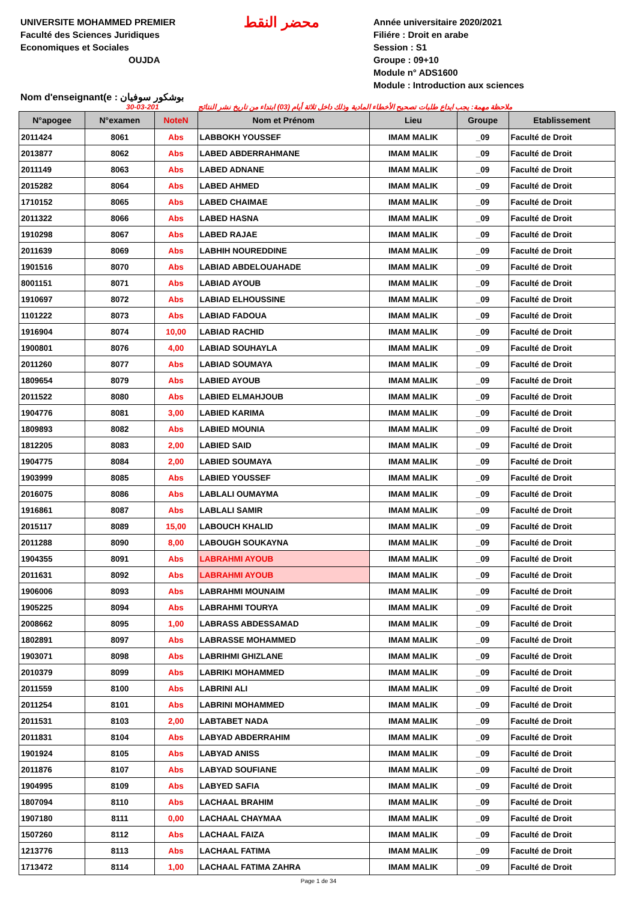UNIVERSITE MOHAMMED PREMIER
Faculté des Sciences Juridiques
Economiques et Sociales
OUJDA
محضر النقط
Année universitaire 2020/2021
Filiére : Droit en arabe
Session : S1
Groupe : 09+10
Module n° ADS1600
Module : Introduction aux sciences
Nom d'enseignant(e : بوشكور سوفيان
30-03-201 ملاحظة مهمة: يجب ايداع طلبات تصحيح الأخطاء المادية وذلك داخل ثلاثة أيام (03) ابتداء من تاريخ نشر النتائج
| N°apogee | N°examen | NoteN | Nom et Prénom | Lieu | Groupe | Etablissement |
| --- | --- | --- | --- | --- | --- | --- |
| 2011424 | 8061 | Abs | LABBOKH YOUSSEF | IMAM MALIK | _09 | Faculté de Droit |
| 2013877 | 8062 | Abs | LABED ABDERRAHMANE | IMAM MALIK | _09 | Faculté de Droit |
| 2011149 | 8063 | Abs | LABED ADNANE | IMAM MALIK | _09 | Faculté de Droit |
| 2015282 | 8064 | Abs | LABED AHMED | IMAM MALIK | _09 | Faculté de Droit |
| 1710152 | 8065 | Abs | LABED CHAIMAE | IMAM MALIK | _09 | Faculté de Droit |
| 2011322 | 8066 | Abs | LABED HASNA | IMAM MALIK | _09 | Faculté de Droit |
| 1910298 | 8067 | Abs | LABED RAJAE | IMAM MALIK | _09 | Faculté de Droit |
| 2011639 | 8069 | Abs | LABHIH NOUREDDINE | IMAM MALIK | _09 | Faculté de Droit |
| 1901516 | 8070 | Abs | LABIAD ABDELOUAHADE | IMAM MALIK | _09 | Faculté de Droit |
| 8001151 | 8071 | Abs | LABIAD AYOUB | IMAM MALIK | _09 | Faculté de Droit |
| 1910697 | 8072 | Abs | LABIAD ELHOUSSINE | IMAM MALIK | _09 | Faculté de Droit |
| 1101222 | 8073 | Abs | LABIAD FADOUA | IMAM MALIK | _09 | Faculté de Droit |
| 1916904 | 8074 | 10,00 | LABIAD RACHID | IMAM MALIK | _09 | Faculté de Droit |
| 1900801 | 8076 | 4,00 | LABIAD SOUHAYLA | IMAM MALIK | _09 | Faculté de Droit |
| 2011260 | 8077 | Abs | LABIAD SOUMAYA | IMAM MALIK | _09 | Faculté de Droit |
| 1809654 | 8079 | Abs | LABIED AYOUB | IMAM MALIK | _09 | Faculté de Droit |
| 2011522 | 8080 | Abs | LABIED ELMAHJOUB | IMAM MALIK | _09 | Faculté de Droit |
| 1904776 | 8081 | 3,00 | LABIED KARIMA | IMAM MALIK | _09 | Faculté de Droit |
| 1809893 | 8082 | Abs | LABIED MOUNIA | IMAM MALIK | _09 | Faculté de Droit |
| 1812205 | 8083 | 2,00 | LABIED SAID | IMAM MALIK | _09 | Faculté de Droit |
| 1904775 | 8084 | 2,00 | LABIED SOUMAYA | IMAM MALIK | _09 | Faculté de Droit |
| 1903999 | 8085 | Abs | LABIED YOUSSEF | IMAM MALIK | _09 | Faculté de Droit |
| 2016075 | 8086 | Abs | LABLALI OUMAYMA | IMAM MALIK | _09 | Faculté de Droit |
| 1916861 | 8087 | Abs | LABLALI SAMIR | IMAM MALIK | _09 | Faculté de Droit |
| 2015117 | 8089 | 15,00 | LABOUCH KHALID | IMAM MALIK | _09 | Faculté de Droit |
| 2011288 | 8090 | 8,00 | LABOUGH SOUKAYNA | IMAM MALIK | _09 | Faculté de Droit |
| 1904355 | 8091 | Abs | LABRAHMI AYOUB | IMAM MALIK | _09 | Faculté de Droit |
| 2011631 | 8092 | Abs | LABRAHMI AYOUB | IMAM MALIK | _09 | Faculté de Droit |
| 1906006 | 8093 | Abs | LABRAHMI MOUNAIM | IMAM MALIK | _09 | Faculté de Droit |
| 1905225 | 8094 | Abs | LABRAHMI TOURYA | IMAM MALIK | _09 | Faculté de Droit |
| 2008662 | 8095 | 1,00 | LABRASS ABDESSAMAD | IMAM MALIK | _09 | Faculté de Droit |
| 1802891 | 8097 | Abs | LABRASSE MOHAMMED | IMAM MALIK | _09 | Faculté de Droit |
| 1903071 | 8098 | Abs | LABRIHMI GHIZLANE | IMAM MALIK | _09 | Faculté de Droit |
| 2010379 | 8099 | Abs | LABRIKI MOHAMMED | IMAM MALIK | _09 | Faculté de Droit |
| 2011559 | 8100 | Abs | LABRINI ALI | IMAM MALIK | _09 | Faculté de Droit |
| 2011254 | 8101 | Abs | LABRINI MOHAMMED | IMAM MALIK | _09 | Faculté de Droit |
| 2011531 | 8103 | 2,00 | LABTABET NADA | IMAM MALIK | _09 | Faculté de Droit |
| 2011831 | 8104 | Abs | LABYAD ABDERRAHIM | IMAM MALIK | _09 | Faculté de Droit |
| 1901924 | 8105 | Abs | LABYAD ANISS | IMAM MALIK | _09 | Faculté de Droit |
| 2011876 | 8107 | Abs | LABYAD SOUFIANE | IMAM MALIK | _09 | Faculté de Droit |
| 1904995 | 8109 | Abs | LABYED SAFIA | IMAM MALIK | _09 | Faculté de Droit |
| 1807094 | 8110 | Abs | LACHAAL BRAHIM | IMAM MALIK | _09 | Faculté de Droit |
| 1907180 | 8111 | 0,00 | LACHAAL CHAYMAA | IMAM MALIK | _09 | Faculté de Droit |
| 1507260 | 8112 | Abs | LACHAAL FAIZA | IMAM MALIK | _09 | Faculté de Droit |
| 1213776 | 8113 | Abs | LACHAAL FATIMA | IMAM MALIK | _09 | Faculté de Droit |
| 1713472 | 8114 | 1,00 | LACHAAL FATIMA ZAHRA | IMAM MALIK | _09 | Faculté de Droit |
Page 1 de 34